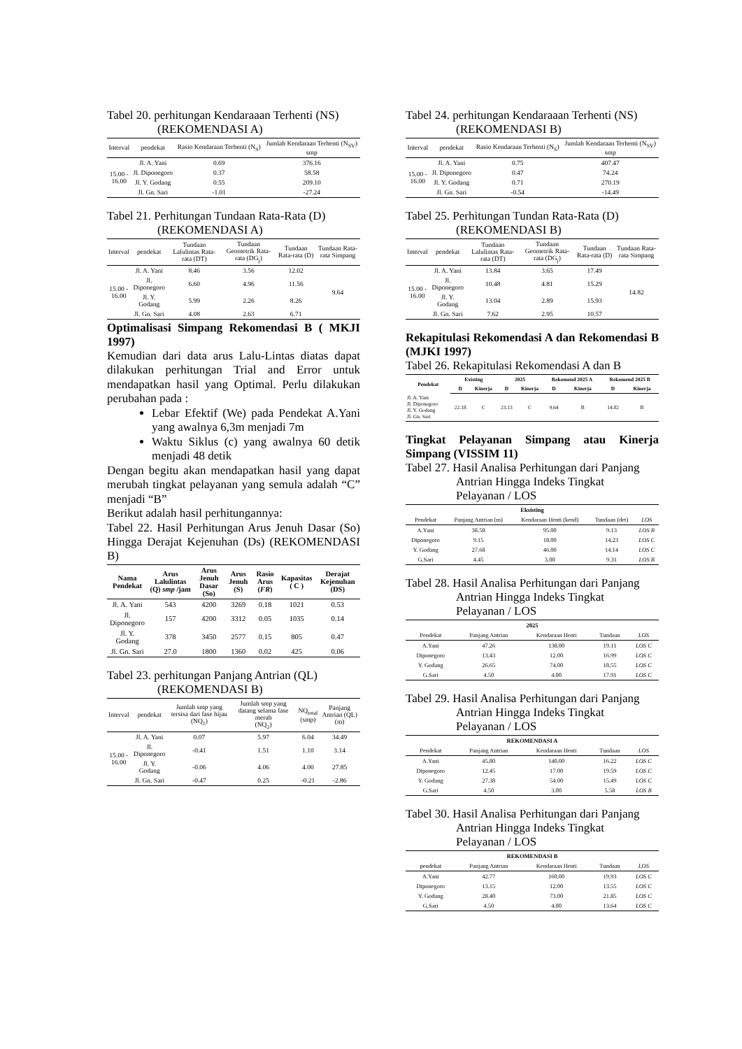Tabel 20. perhitungan Kendaraaan Terhenti (NS)
(REKOMENDASI A)
| Interval | pendekat | Rasio Kendaraan Terhenti (N<sub>S</sub>) | Jumlah Kendaraan Terhenti (N<sub>SV</sub>) smp |
| --- | --- | --- | --- |
| 15.00 - 16.00 | Jl. A. Yani | 0.69 | 376.16 |
| | Jl. Diponegoro | 0.37 | 58.58 |
| | Jl. Y. Godang | 0.55 | 209.10 |
| | Jl. Gn. Sari | -1.01 | -27.24 |
Tabel 21. Perhitungan Tundaan Rata-Rata (D)
(REKOMENDASI A)
| Interval | pendekat | Tundaan Lalulintas Rata-rata (DT) | Tundaan Geometrik Rata-rata (DG<sub>j</sub>) | Tundaan Rata-rata (D) | Tundaan Rata-rata Simpang |
| --- | --- | --- | --- | --- | --- |
| 15.00 - 16.00 | Jl. A. Yani | 8.46 | 3.56 | 12.02 | 9.64 |
| | Jl. Diponegoro | 6.60 | 4.96 | 11.56 | |
| | Jl. Y. Godang | 5.99 | 2.26 | 8.26 | |
| | Jl. Gn. Sari | 4.08 | 2.63 | 6.71 | |
Optimalisasi Simpang Rekomendasi B ( MKJI 1997)
Kemudian dari data arus Lalu-Lintas diatas dapat dilakukan perhitungan Trial and Error untuk mendapatkan hasil yang Optimal. Perlu dilakukan perubahan pada :
Lebar Efektif (We) pada Pendekat A.Yani yang awalnya 6,3m menjadi 7m
Waktu Siklus (c) yang awalnya 60 detik menjadi 48 detik
Dengan begitu akan mendapatkan hasil yang dapat merubah tingkat pelayanan yang semula adalah “C” menjadi “B”
Berikut adalah hasil perhitungannya:
Tabel 22. Hasil Perhitungan Arus Jenuh Dasar (So) Hingga Derajat Kejenuhan (Ds) (REKOMENDASI B)
| Nama Pendekat | Arus Lalulintas (Q) smp /jam | Arus Jenuh Dasar (So) | Arus Jenuh (S) | Rasio Arus ( FR ) | Kapasitas ( C ) | Derajat Kejenuhan (DS) |
| --- | --- | --- | --- | --- | --- | --- |
| Jl. A. Yani | 543 | 4200 | 3269 | 0.18 | 1021 | 0.53 |
| Jl. Diponegoro | 157 | 4200 | 3312 | 0.05 | 1035 | 0.14 |
| Jl. Y. Godang | 378 | 3450 | 2577 | 0.15 | 805 | 0.47 |
| Jl. Gn. Sari | 27.0 | 1800 | 1360 | 0.02 | 425 | 0.06 |
Tabel 23. perhitungan Panjang Antrian (QL)
(REKOMENDASI B)
| Interval | pendekat | Jumlah smp yang tersisa dari fase hijau (NQ<sub>1</sub>) | Jumlah smp yang datang selama fase merah (NQ<sub>2</sub>) | NQ<sub>total</sub> (smp) | Panjang Antrian (QL) (m) |
| --- | --- | --- | --- | --- | --- |
| 15.00 - 16.00 | Jl. A. Yani | 0.07 | 5.97 | 6.04 | 34.49 |
| | Jl. Diponegoro | -0.41 | 1.51 | 1.10 | 3.14 |
| | Jl. Y. Godang | -0.06 | 4.06 | 4.00 | 27.85 |
| | Jl. Gn. Sari | -0.47 | 0.25 | -0.21 | -2.86 |
Tabel 24. perhitungan Kendaraaan Terhenti (NS)
(REKOMENDASI B)
| Interval | pendekat | Rasio Kendaraan Terhenti (N<sub>S</sub>) | Jumlah Kendaraan Terhenti (N<sub>SV</sub>) smp |
| --- | --- | --- | --- |
| 15.00 - 16.00 | Jl. A. Yani | 0.75 | 407.47 |
| | Jl. Diponegoro | 0.47 | 74.24 |
| | Jl. Y. Godang | 0.71 | 270.19 |
| | Jl. Gn. Sari | -0.54 | -14.49 |
Tabel 25. Perhitungan Tundan Rata-Rata (D)
(REKOMENDASI B)
| Interval | pendekat | Tundaan Lalulintas Rata-rata (DT) | Tundaan Geometrik Rata-rata (DG<sub>j</sub>) | Tundaan Rata-rata (D) | Tundaan Rata-rata Simpang |
| --- | --- | --- | --- | --- | --- |
| 15.00 - 16.00 | Jl. A. Yani | 13.84 | 3.65 | 17.49 | 14.82 |
| | Jl. Diponegoro | 10.48 | 4.81 | 15.29 | |
| | Jl. Y. Godang | 13.04 | 2.89 | 15.93 | |
| | Jl. Gn. Sari | 7.62 | 2.95 | 10.57 | |
Rekapitulasi Rekomendasi A dan Rekomendasi B (MJKI 1997)
Tabel 26. Rekapitulasi Rekomendasi A dan B
| Pendekat | Existing | | 2025 | | Rekomend 2025 A | | Rekomend 2025 B | |
| --- | --- | --- | --- | --- | --- | --- | --- | --- |
| | D | Kinerja | D | Kinerja | D | Kinerja | D | Kinerja |
| Jl. A. Yani Jl. Diponegoro Jl. Y. Godang Jl. Gn. Sari | 22.18 | C | 23.13 | C | 9.64 | B | 14.82 | B |
Tingkat Pelayanan Simpang atau Kinerja Simpang (VISSIM 11)
Tabel 27. Hasil Analisa Perhitungan dari Panjang
Antrian Hingga Indeks Tingkat
Pelayanan / LOS
| Eksisting | | | | |
| --- | --- | --- | --- | --- |
| Pendekat | Panjang Antrian (m) | Kendaraan Henti (kend) | Tundaan (det) | LOS |
| A.Yani | 38.58 | 95.00 | 9.13 | LOS B |
| Diponegoro | 9.15 | 18.00 | 14.23 | LOS C |
| Y. Godang | 27.68 | 46.00 | 14.14 | LOS C |
| G.Sari | 4.45 | 3.00 | 9.31 | LOS B |
Tabel 28. Hasil Analisa Perhitungan dari Panjang
Antrian Hingga Indeks Tingkat
Pelayanan / LOS
| 2025 | | | | |
| --- | --- | --- | --- | --- |
| Pendekat | Panjang Antrian | Kendaraan Henti | Tundaan | LOS |
| A.Yani | 47.26 | 138.00 | 19.11 | LOS C |
| Diponegoro | 13.43 | 12.00 | 16.99 | LOS C |
| Y. Godang | 26.65 | 74.00 | 18.55 | LOS C |
| G.Sari | 4.50 | 4.00 | 17.91 | LOS C |
Tabel 29. Hasil Analisa Perhitungan dari Panjang
Antrian Hingga Indeks Tingkat
Pelayanan / LOS
| REKOMENDASI A | | | | |
| --- | --- | --- | --- | --- |
| Pendekat | Panjang Antrian | Kendaraan Henti | Tundaan | LOS |
| A.Yani | 45.80 | 140.00 | 16.22 | LOS C |
| Diponegoro | 12.45 | 17.00 | 19.59 | LOS C |
| Y. Godang | 27.38 | 54.00 | 15.49 | LOS C |
| G.Sari | 4.50 | 3.00 | 5.58 | LOS B |
Tabel 30. Hasil Analisa Perhitungan dari Panjang
Antrian Hingga Indeks Tingkat
Pelayanan / LOS
| REKOMENDASI B | | | | |
| --- | --- | --- | --- | --- |
| pendekat | Panjang Antrian | Kendaraan Henti | Tundaan | LOS |
| A.Yani | 42.77 | 160.00 | 19.93 | LOS C |
| Diponegoro | 13.15 | 12.00 | 13.55 | LOS C |
| Y. Godang | 28.40 | 73.00 | 21.85 | LOS C |
| G.Sari | 4.50 | 4.00 | 13.64 | LOS C |